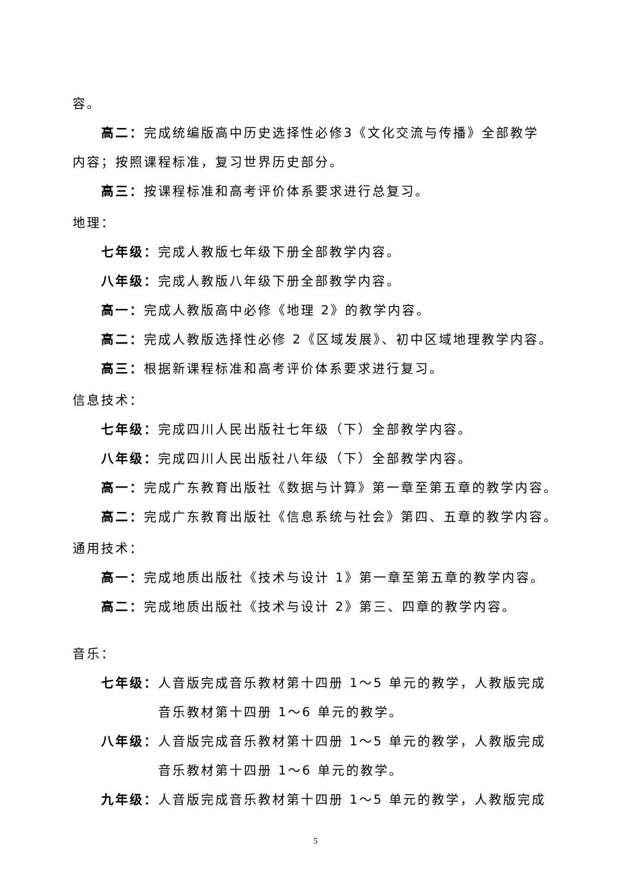容。
高二：完成统编版高中历史选择性必修3《文化交流与传播》全部教学
内容；按照课程标准，复习世界历史部分。
高三：按课程标准和高考评价体系要求进行总复习。
地理：
七年级：完成人教版七年级下册全部教学内容。
八年级：完成人教版八年级下册全部教学内容。
高一：完成人教版高中必修《地理 2》的教学内容。
高二：完成人教版选择性必修 2《区域发展》、初中区域地理教学内容。
高三：根据新课程标准和高考评价体系要求进行复习。
信息技术：
七年级：完成四川人民出版社七年级（下）全部教学内容。
八年级：完成四川人民出版社八年级（下）全部教学内容。
高一：完成广东教育出版社《数据与计算》第一章至第五章的教学内容。
高二：完成广东教育出版社《信息系统与社会》第四、五章的教学内容。
通用技术：
高一：完成地质出版社《技术与设计 1》第一章至第五章的教学内容。
高二：完成地质出版社《技术与设计 2》第三、四章的教学内容。
音乐：
七年级： 人音版完成音乐教材第十四册 1～5 单元的教学，人教版完成音乐教材第十四册 1～6 单元的教学。
八年级： 人音版完成音乐教材第十四册 1～5 单元的教学，人教版完成音乐教材第十四册 1～6 单元的教学。
九年级： 人音版完成音乐教材第十四册 1～5 单元的教学，人教版完成
5